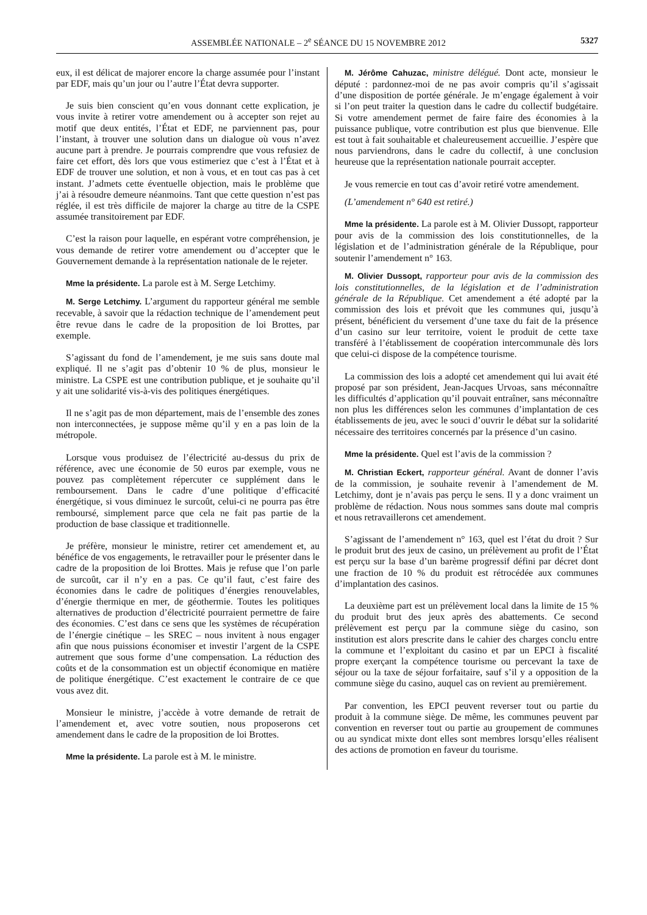ASSEMBLÉE NATIONALE – 2<sup>e</sup> SÉANCE DU 15 NOVEMBRE 2012 5327
eux, il est délicat de majorer encore la charge assumée pour l’instant par EDF, mais qu’un jour ou l’autre l’État devra supporter.
Je suis bien conscient qu’en vous donnant cette explication, je vous invite à retirer votre amendement ou à accepter son rejet au motif que deux entités, l’État et EDF, ne parviennent pas, pour l’instant, à trouver une solution dans un dialogue où vous n’avez aucune part à prendre. Je pourrais comprendre que vous refusiez de faire cet effort, dès lors que vous estimeriez que c’est à l’État et à EDF de trouver une solution, et non à vous, et en tout cas pas à cet instant. J’admets cette éventuelle objection, mais le problème que j’ai à résoudre demeure néanmoins. Tant que cette question n’est pas réglée, il est très difficile de majorer la charge au titre de la CSPE assumée transitoirement par EDF.
C’est la raison pour laquelle, en espérant votre compréhension, je vous demande de retirer votre amendement ou d’accepter que le Gouvernement demande à la représentation nationale de le rejeter.
Mme la présidente. La parole est à M. Serge Letchimy.
M. Serge Letchimy. L’argument du rapporteur général me semble recevable, à savoir que la rédaction technique de l’amendement peut être revue dans le cadre de la proposition de loi Brottes, par exemple.
S’agissant du fond de l’amendement, je me suis sans doute mal expliqué. Il ne s’agit pas d’obtenir 10 % de plus, monsieur le ministre. La CSPE est une contribution publique, et je souhaite qu’il y ait une solidarité vis-à-vis des politiques énergétiques.
Il ne s’agit pas de mon département, mais de l’ensemble des zones non interconnectées, je suppose même qu’il y en a pas loin de la métropole.
Lorsque vous produisez de l’électricité au-dessus du prix de référence, avec une économie de 50 euros par exemple, vous ne pouvez pas complètement répercuter ce supplément dans le remboursement. Dans le cadre d’une politique d’efficacité énergétique, si vous diminuez le surcoût, celui-ci ne pourra pas être remboursé, simplement parce que cela ne fait pas partie de la production de base classique et traditionnelle.
Je préfère, monsieur le ministre, retirer cet amendement et, au bénéfice de vos engagements, le retravailler pour le présenter dans le cadre de la proposition de loi Brottes. Mais je refuse que l’on parle de surcoût, car il n’y en a pas. Ce qu’il faut, c’est faire des économies dans le cadre de politiques d’énergies renouvelables, d’énergie thermique en mer, de géothermie. Toutes les politiques alternatives de production d’électricité pourraient permettre de faire des économies. C’est dans ce sens que les systèmes de récupération de l’énergie cinétique – les SREC – nous invitent à nous engager afin que nous puissions économiser et investir l’argent de la CSPE autrement que sous forme d’une compensation. La réduction des coûts et de la consommation est un objectif économique en matière de politique énergétique. C’est exactement le contraire de ce que vous avez dit.
Monsieur le ministre, j’accède à votre demande de retrait de l’amendement et, avec votre soutien, nous proposerons cet amendement dans le cadre de la proposition de loi Brottes.
Mme la présidente. La parole est à M. le ministre.
M. Jérôme Cahuzac, ministre délégué. Dont acte, monsieur le député : pardonnez-moi de ne pas avoir compris qu’il s’agissait d’une disposition de portée générale. Je m’engage également à voir si l’on peut traiter la question dans le cadre du collectif budgétaire. Si votre amendement permet de faire faire des économies à la puissance publique, votre contribution est plus que bienvenue. Elle est tout à fait souhaitable et chaleureusement accueillie. J’espère que nous parviendrons, dans le cadre du collectif, à une conclusion heureuse que la représentation nationale pourrait accepter.
Je vous remercie en tout cas d’avoir retiré votre amendement.
(L’amendement n° 640 est retiré.)
Mme la présidente. La parole est à M. Olivier Dussopt, rapporteur pour avis de la commission des lois constitutionnelles, de la législation et de l’administration générale de la République, pour soutenir l’amendement n° 163.
M. Olivier Dussopt, rapporteur pour avis de la commission des lois constitutionnelles, de la législation et de l’administration générale de la République. Cet amendement a été adopté par la commission des lois et prévoit que les communes qui, jusqu’à présent, bénéficient du versement d’une taxe du fait de la présence d’un casino sur leur territoire, voient le produit de cette taxe transféré à l’établissement de coopération intercommunale dès lors que celui-ci dispose de la compétence tourisme.
La commission des lois a adopté cet amendement qui lui avait été proposé par son président, Jean-Jacques Urvoas, sans méconnaître les difficultés d’application qu’il pouvait entraîner, sans méconnaître non plus les différences selon les communes d’implantation de ces établissements de jeu, avec le souci d’ouvrir le débat sur la solidarité nécessaire des territoires concernés par la présence d’un casino.
Mme la présidente. Quel est l’avis de la commission ?
M. Christian Eckert, rapporteur général. Avant de donner l’avis de la commission, je souhaite revenir à l’amendement de M. Letchimy, dont je n’avais pas perçu le sens. Il y a donc vraiment un problème de rédaction. Nous nous sommes sans doute mal compris et nous retravaillerons cet amendement.
S’agissant de l’amendement n° 163, quel est l’état du droit ? Sur le produit brut des jeux de casino, un prélèvement au profit de l’État est perçu sur la base d’un barème progressif défini par décret dont une fraction de 10 % du produit est rétrocédée aux communes d’implantation des casinos.
La deuxième part est un prélèvement local dans la limite de 15 % du produit brut des jeux après des abattements. Ce second prélèvement est perçu par la commune siège du casino, son institution est alors prescrite dans le cahier des charges conclu entre la commune et l’exploitant du casino et par un EPCI à fiscalité propre exerçant la compétence tourisme ou percevant la taxe de séjour ou la taxe de séjour forfaitaire, sauf s’il y a opposition de la commune siège du casino, auquel cas on revient au premièrement.
Par convention, les EPCI peuvent reverser tout ou partie du produit à la commune siège. De même, les communes peuvent par convention en reverser tout ou partie au groupement de communes ou au syndicat mixte dont elles sont membres lorsqu’elles réalisent des actions de promotion en faveur du tourisme.